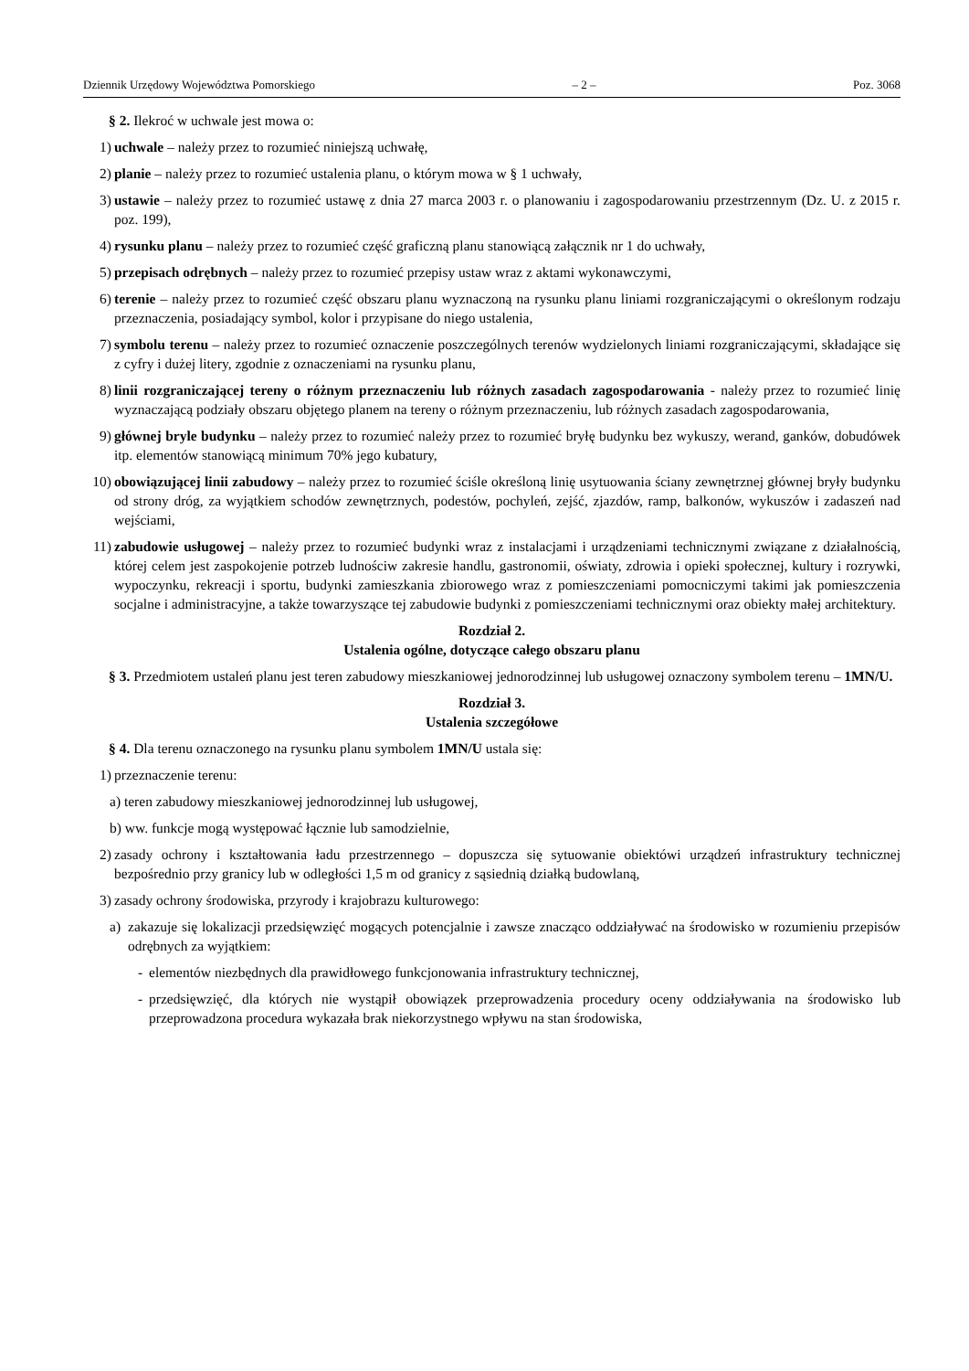Dziennik Urzędowy Województwa Pomorskiego – 2 – Poz. 3068
§ 2. Ilekroć w uchwale jest mowa o:
1) uchwale – należy przez to rozumieć niniejszą uchwałę,
2) planie – należy przez to rozumieć ustalenia planu, o którym mowa w § 1 uchwały,
3) ustawie – należy przez to rozumieć ustawę z dnia 27 marca 2003 r. o planowaniu i zagospodarowaniu przestrzennym (Dz. U. z 2015 r. poz. 199),
4) rysunku planu – należy przez to rozumieć część graficzną planu stanowiącą załącznik nr 1 do uchwały,
5) przepisach odrębnych – należy przez to rozumieć przepisy ustaw wraz z aktami wykonawczymi,
6) terenie – należy przez to rozumieć część obszaru planu wyznaczoną na rysunku planu liniami rozgraniczającymi o określonym rodzaju przeznaczenia, posiadający symbol, kolor i przypisane do niego ustalenia,
7) symbolu terenu – należy przez to rozumieć oznaczenie poszczególnych terenów wydzielonych liniami rozgraniczającymi, składające się z cyfry i dużej litery, zgodnie z oznaczeniami na rysunku planu,
8) linii rozgraniczającej tereny o różnym przeznaczeniu lub różnych zasadach zagospodarowania - należy przez to rozumieć linię wyznaczającą podziały obszaru objętego planem na tereny o różnym przeznaczeniu, lub różnych zasadach zagospodarowania,
9) głównej bryle budynku – należy przez to rozumieć należy przez to rozumieć bryłę budynku bez wykuszy, werand, ganków, dobudówek itp. elementów stanowiącą minimum 70% jego kubatury,
10) obowiązującej linii zabudowy – należy przez to rozumieć ściśle określoną linię usytuowania ściany zewnętrznej głównej bryły budynku od strony dróg, za wyjątkiem schodów zewnętrznych, podestów, pochyleń, zejść, zjazdów, ramp, balkonów, wykuszów i zadaszeń nad wejściami,
11) zabudowie usługowej – należy przez to rozumieć budynki wraz z instalacjami i urządzeniami technicznymi związane z działalnością, której celem jest zaspokojenie potrzeb ludnościw zakresie handlu, gastronomii, oświaty, zdrowia i opieki społecznej, kultury i rozrywki, wypoczynku, rekreacji i sportu, budynki zamieszkania zbiorowego wraz z pomieszczeniami pomocniczymi takimi jak pomieszczenia socjalne i administracyjne, a także towarzyszące tej zabudowie budynki z pomieszczeniami technicznymi oraz obiekty małej architektury.
Rozdział 2.
Ustalenia ogólne, dotyczące całego obszaru planu
§ 3. Przedmiotem ustaleń planu jest teren zabudowy mieszkaniowej jednorodzinnej lub usługowej oznaczony symbolem terenu – 1MN/U.
Rozdział 3.
Ustalenia szczegółowe
§ 4. Dla terenu oznaczonego na rysunku planu symbolem 1MN/U ustala się:
1) przeznaczenie terenu:
a) teren zabudowy mieszkaniowej jednorodzinnej lub usługowej,
b) ww. funkcje mogą występować łącznie lub samodzielnie,
2) zasady ochrony i kształtowania ładu przestrzennego – dopuszcza się sytuowanie obiektówi urządzeń infrastruktury technicznej bezpośrednio przy granicy lub w odległości 1,5 m od granicy z sąsiednią działką budowlaną,
3) zasady ochrony środowiska, przyrody i krajobrazu kulturowego:
a) zakazuje się lokalizacji przedsięwzięć mogących potencjalnie i zawsze znacząco oddziaływać na środowisko w rozumieniu przepisów odrębnych za wyjątkiem:
- elementów niezbędnych dla prawidłowego funkcjonowania infrastruktury technicznej,
- przedsięwzięć, dla których nie wystąpił obowiązek przeprowadzenia procedury oceny oddziaływania na środowisko lub przeprowadzona procedura wykazała brak niekorzystnego wpływu na stan środowiska,